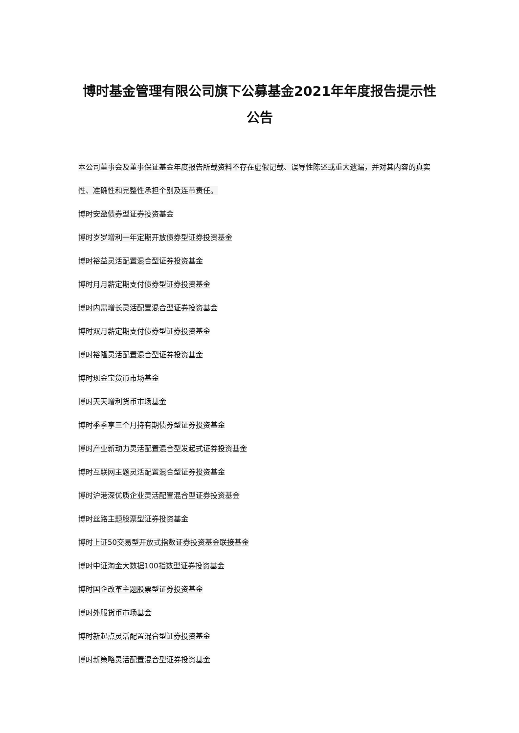博时基金管理有限公司旗下公募基金2021年年度报告提示性公告
本公司董事会及董事保证基金年度报告所载资料不存在虚假记载、误导性陈述或重大遗漏，并对其内容的真实性、准确性和完整性承担个别及连带责任。
博时安盈债券型证券投资基金
博时岁岁增利一年定期开放债券型证券投资基金
博时裕益灵活配置混合型证券投资基金
博时月月薪定期支付债券型证券投资基金
博时内需增长灵活配置混合型证券投资基金
博时双月薪定期支付债券型证券投资基金
博时裕隆灵活配置混合型证券投资基金
博时现金宝货币市场基金
博时天天增利货币市场基金
博时季季享三个月持有期债券型证券投资基金
博时产业新动力灵活配置混合型发起式证券投资基金
博时互联网主题灵活配置混合型证券投资基金
博时沪港深优质企业灵活配置混合型证券投资基金
博时丝路主题股票型证券投资基金
博时上证50交易型开放式指数证券投资基金联接基金
博时中证淘金大数据100指数型证券投资基金
博时国企改革主题股票型证券投资基金
博时外服货币市场基金
博时新起点灵活配置混合型证券投资基金
博时新策略灵活配置混合型证券投资基金